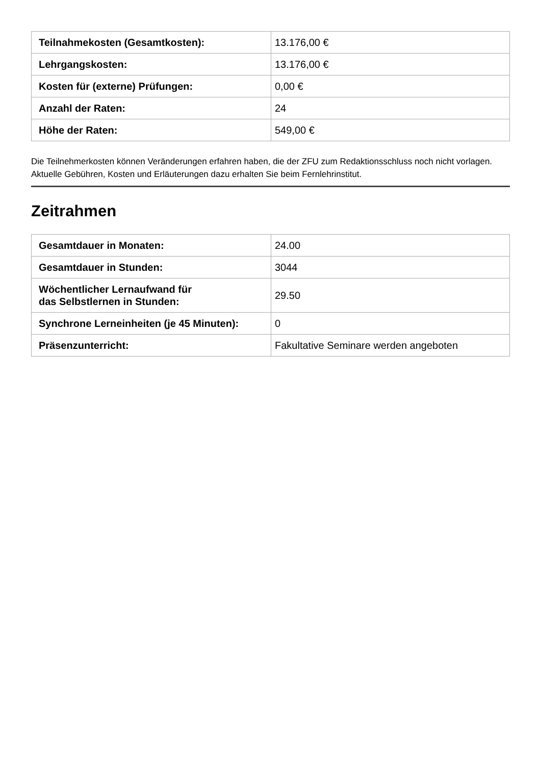| Teilnahmekosten (Gesamtkosten): | 13.176,00 € |
| Lehrgangskosten: | 13.176,00 € |
| Kosten für (externe) Prüfungen: | 0,00 € |
| Anzahl der Raten: | 24 |
| Höhe der Raten: | 549,00 € |
Die Teilnehmerkosten können Veränderungen erfahren haben, die der ZFU zum Redaktionsschluss noch nicht vorlagen. Aktuelle Gebühren, Kosten und Erläuterungen dazu erhalten Sie beim Fernlehrinstitut.
Zeitrahmen
| Gesamtdauer in Monaten: | 24.00 |
| Gesamtdauer in Stunden: | 3044 |
| Wöchentlicher Lernaufwand für das Selbstlernen in Stunden: | 29.50 |
| Synchrone Lerneinheiten (je 45 Minuten): | 0 |
| Präsenzunterricht: | Fakultative Seminare werden angeboten |